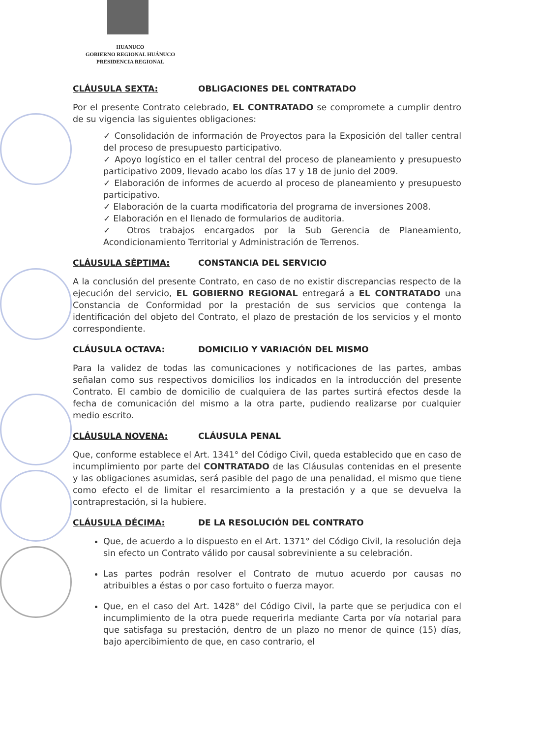HUANUCO
GOBIERNO REGIONAL HUÁNUCO
PRESIDENCIA REGIONAL
CLÁUSULA SEXTA: OBLIGACIONES DEL CONTRATADO
Por el presente Contrato celebrado, EL CONTRATADO se compromete a cumplir dentro de su vigencia las siguientes obligaciones:
✓ Consolidación de información de Proyectos para la Exposición del taller central del proceso de presupuesto participativo.
✓ Apoyo logístico en el taller central del proceso de planeamiento y presupuesto participativo 2009, llevado acabo los días 17 y 18 de junio del 2009.
✓ Elaboración de informes de acuerdo al proceso de planeamiento y presupuesto participativo.
✓ Elaboración de la cuarta modificatoria del programa de inversiones 2008.
✓ Elaboración en el llenado de formularios de auditoria.
✓ Otros trabajos encargados por la Sub Gerencia de Planeamiento, Acondicionamiento Territorial y Administración de Terrenos.
CLÁUSULA SÉPTIMA: CONSTANCIA DEL SERVICIO
A la conclusión del presente Contrato, en caso de no existir discrepancias respecto de la ejecución del servicio, EL GOBIERNO REGIONAL entregará a EL CONTRATADO una Constancia de Conformidad por la prestación de sus servicios que contenga la identificación del objeto del Contrato, el plazo de prestación de los servicios y el monto correspondiente.
CLÁUSULA OCTAVA: DOMICILIO Y VARIACIÓN DEL MISMO
Para la validez de todas las comunicaciones y notificaciones de las partes, ambas señalan como sus respectivos domicilios los indicados en la introducción del presente Contrato. El cambio de domicilio de cualquiera de las partes surtirá efectos desde la fecha de comunicación del mismo a la otra parte, pudiendo realizarse por cualquier medio escrito.
CLÁUSULA NOVENA: CLÁUSULA PENAL
Que, conforme establece el Art. 1341° del Código Civil, queda establecido que en caso de incumplimiento por parte del CONTRATADO de las Cláusulas contenidas en el presente y las obligaciones asumidas, será pasible del pago de una penalidad, el mismo que tiene como efecto el de limitar el resarcimiento a la prestación y a que se devuelva la contraprestación, si la hubiere.
CLÁUSULA DÉCIMA: DE LA RESOLUCIÓN DEL CONTRATO
Que, de acuerdo a lo dispuesto en el Art. 1371° del Código Civil, la resolución deja sin efecto un Contrato válido por causal sobreviniente a su celebración.
Las partes podrán resolver el Contrato de mutuo acuerdo por causas no atribuibles a éstas o por caso fortuito o fuerza mayor.
Que, en el caso del Art. 1428° del Código Civil, la parte que se perjudica con el incumplimiento de la otra puede requerirla mediante Carta por vía notarial para que satisfaga su prestación, dentro de un plazo no menor de quince (15) días, bajo apercibimiento de que, en caso contrario, el